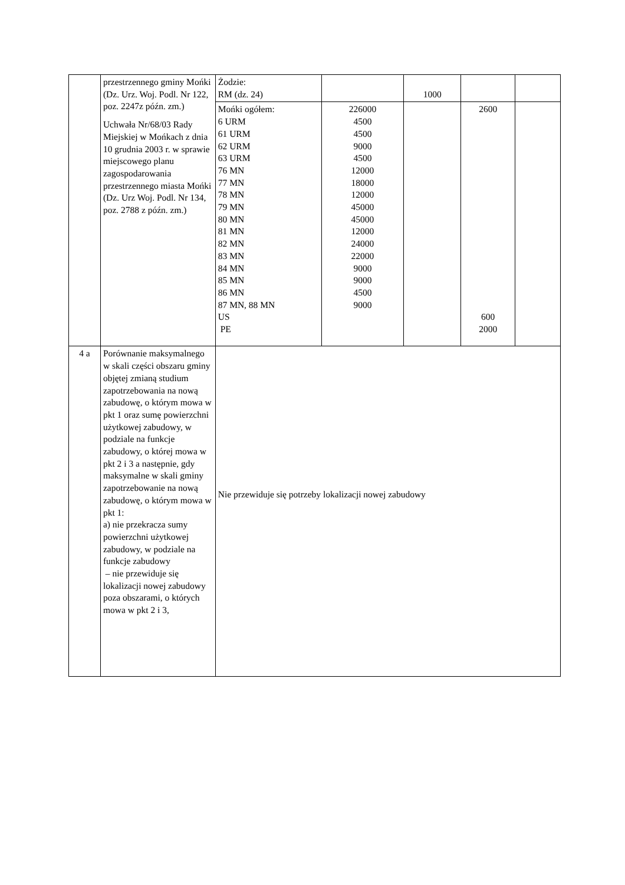| | przestrzennego gminy Mońki (Dz. Urz. Woj. Podl. Nr 122, poz. 2247z późn. zm.) Uchwała Nr/68/03 Rady Miejskiej w Mońkach z dnia 10 grudnia 2003 r. w sprawie miejscowego planu zagospodarowania przestrzennego miasta Mońki (Dz. Urz Woj. Podl. Nr 134, poz. 2788 z późn. zm.) | Żodzie: RM (dz. 24) | | 1000 | | |
| | | Mońki ogółem: 6 URM 61 URM 62 URM 63 URM 76 MN 77 MN 78 MN 79 MN 80 MN 81 MN 82 MN 83 MN 84 MN 85 MN 86 MN 87 MN, 88 MN US PE | 226000 4500 4500 9000 4500 12000 18000 12000 45000 45000 12000 24000 22000 9000 9000 4500 9000 | | 2600 600 2000 | |
| 4 a | Porównanie maksymalnego w skali części obszaru gminy objętej zmianą studium zapotrzebowania na nową zabudowę, o którym mowa w pkt 1 oraz sumę powierzchni użytkowej zabudowy, w podziale na funkcje zabudowy, o której mowa w pkt 2 i 3 a następnie, gdy maksymalne w skali gminy zapotrzebowanie na nową zabudowę, o którym mowa w pkt 1: a) nie przekracza sumy powierzchni użytkowej zabudowy, w podziale na funkcje zabudowy – nie przewiduje się lokalizacji nowej zabudowy poza obszarami, o których mowa w pkt 2 i 3, | Nie przewiduje się potrzeby lokalizacji nowej zabudowy | | | | |